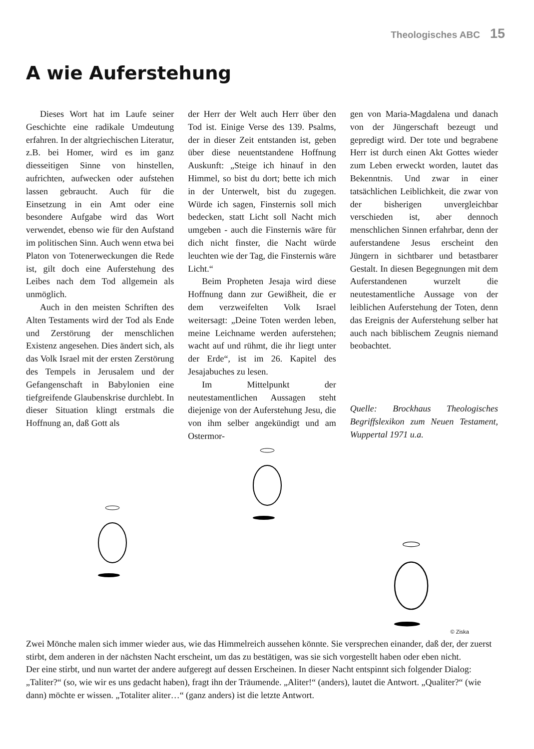Theologisches ABC 15
A wie Auferstehung
Dieses Wort hat im Laufe seiner Geschichte eine radikale Umdeutung erfahren. In der altgriechischen Literatur, z.B. bei Homer, wird es im ganz diesseitigen Sinne von hinstellen, aufrichten, aufwecken oder aufstehen lassen gebraucht. Auch für die Einsetzung in ein Amt oder eine besondere Aufgabe wird das Wort verwendet, ebenso wie für den Aufstand im politischen Sinn. Auch wenn etwa bei Platon von Totenerweckungen die Rede ist, gilt doch eine Auferstehung des Leibes nach dem Tod allgemein als unmöglich.
Auch in den meisten Schriften des Alten Testaments wird der Tod als Ende und Zerstörung der menschlichen Existenz angesehen. Dies ändert sich, als das Volk Israel mit der ersten Zerstörung des Tempels in Jerusalem und der Gefangenschaft in Babylonien eine tiefgreifende Glaubenskrise durchlebt. In dieser Situation klingt erstmals die Hoffnung an, daß Gott als
der Herr der Welt auch Herr über den Tod ist. Einige Verse des 139. Psalms, der in dieser Zeit entstanden ist, geben über diese neuentstandene Hoffnung Auskunft: „Steige ich hinauf in den Himmel, so bist du dort; bette ich mich in der Unterwelt, bist du zugegen. Würde ich sagen, Finsternis soll mich bedecken, statt Licht soll Nacht mich umgeben - auch die Finsternis wäre für dich nicht finster, die Nacht würde leuchten wie der Tag, die Finsternis wäre Licht.“
Beim Propheten Jesaja wird diese Hoffnung dann zur Gewißheit, die er dem verzweifelten Volk Israel weitersagt: „Deine Toten werden leben, meine Leichname werden auferstehen; wacht auf und rühmt, die ihr liegt unter der Erde“, ist im 26. Kapitel des Jesajabuches zu lesen.
Im Mittelpunkt der neutestamentlichen Aussagen steht diejenige von der Auferstehung Jesu, die von ihm selber angekündigt und am Ostermor-
gen von Maria-Magdalena und danach von der Jüngerschaft bezeugt und gepredigt wird. Der tote und begrabene Herr ist durch einen Akt Gottes wieder zum Leben erweckt worden, lautet das Bekenntnis. Und zwar in einer tatsächlichen Leiblichkeit, die zwar von der bisherigen unvergleichbar verschieden ist, aber dennoch menschlichen Sinnen erfahrbar, denn der auferstandene Jesus erscheint den Jüngern in sichtbarer und betastbarer Gestalt. In diesen Begegnungen mit dem Auferstandenen wurzelt die neutestamentliche Aussage von der leiblichen Auferstehung der Toten, denn das Ereignis der Auferstehung selber hat auch nach biblischem Zeugnis niemand beobachtet.
Quelle: Brockhaus Theologisches Begriffslexikon zum Neuen Testament, Wuppertal 1971 u.a.
© Ziska
Zwei Mönche malen sich immer wieder aus, wie das Himmelreich aussehen könnte. Sie versprechen einander, daß der, der zuerst stirbt, dem anderen in der nächsten Nacht erscheint, um das zu bestätigen, was sie sich vorgestellt haben oder eben nicht.
Der eine stirbt, und nun wartet der andere aufgeregt auf dessen Erscheinen. In dieser Nacht entspinnt sich folgender Dialog: „Taliter?“ (so, wie wir es uns gedacht haben), fragt ihn der Träumende. „Aliter!“ (anders), lautet die Antwort. „Qualiter?“ (wie dann) möchte er wissen. „Totaliter aliter…“ (ganz anders) ist die letzte Antwort.